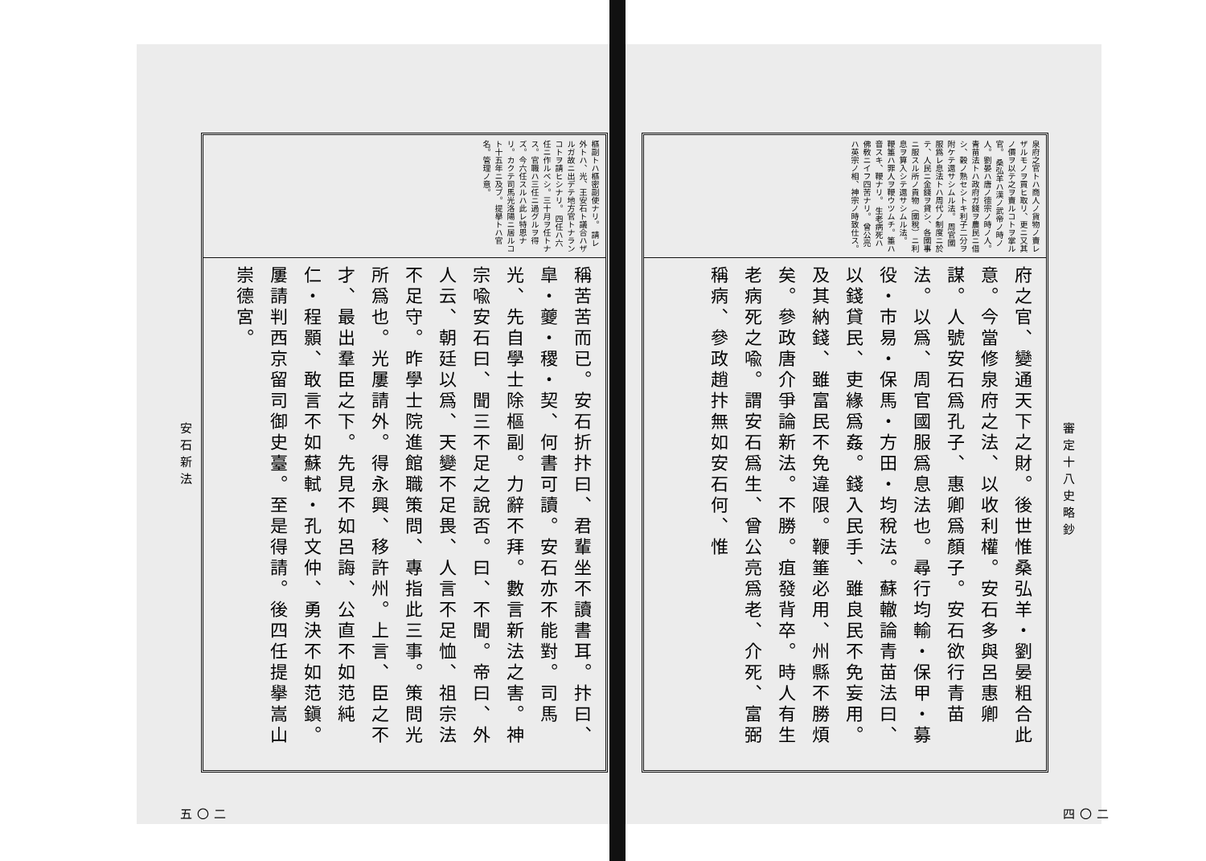樞副トハ樞密副使ナリ。 請レ外トハ、光、王安石ト議合ハザルガ故ニ出デテ地方官トナランコトヲ請ヒシナリ。 四任ハ六任ニ作ルベシ。三十月ヲ任トナス。官職ハ三任ニ過グルヲ得ズ。今六任スルハ此レ特恩ナリ。カクテ司馬光洛陽ニ居ルコト十五年ニ及ブ。提擧トハ官名。管理ノ意。
稱苦苦而已。安石折抃曰、君輩坐不讀書耳。抃曰、皐・夔・稷・契、何書可讀。安石亦不能對。司馬光、先自學士除樞副。力辭不拜。數言新法之害。神宗喩安石曰、聞三不足之說否。曰、不聞。帝曰、外人云、朝廷以爲、天變不足畏、人言不足恤、祖宗法不足守。昨學士院進館職策問、專指此三事。策問光所爲也。光屢請外。得永興、移許州。上言、臣之不才、最出羣臣之下。先見不如呂誨、公直不如范純仁・程顥、敢言不如蘇軾・孔文仲、勇決不如范鎭。屢請判西京留司御史臺。至是得請。後四任提擧嵩山崇德宮。
安石新法
二〇五
泉府之官トハ商人ノ貨物ノ賣レザルモノヲ買ヒ取リ、更ニ又其ノ價ヲ以テ之ヲ賣ルコトヲ掌ル官。 桑弘羊ハ漢ノ武帝ノ時ノ人。劉晏ハ唐ノ德宗ノ時ノ人。 青苗法トハ政府ガ錢ヲ農民ニ借シ、穀ノ熟セシトキ利子二分ヲ附ケテ還サシムル法。 周官國服爲レ息法トハ周代ノ制度ニ於テ、人民ニ金錢ヲ貸シ、各國事ニ服スル所ノ貢物（國稅）ニ利息ヲ算入シテ還サシムル法。 鞭箠ハ罪人ヲ鞭ウツムチ。箠ハ音スキ、鞭ナリ。 生老病死ハ佛敎ニイフ四苦ナリ。 曾公亮ハ英宗ノ相、神宗ノ時致仕ス。
府之官、變通天下之財。後世惟桑弘羊・劉晏粗合此意。今當修泉府之法、以收利權。安石多與呂惠卿謀。人號安石爲孔子、惠卿爲顏子。安石欲行青苗法。以爲、周官國服爲息法也。尋行均輸・保甲・募役・市易・保馬・方田・均稅法。蘇轍論青苗法曰、以錢貸民、吏緣爲姦。錢入民手、雖良民不免妄用。及其納錢、雖富民不免違限。鞭箠必用、州縣不勝煩矣。參政唐介爭論新法。不勝。疽發背卒。時人有生老病死之喩。謂安石爲生、曾公亮爲老、介死、富弼稱病、參政趙抃無如安石何、惟
審定十八史略鈔
二〇四